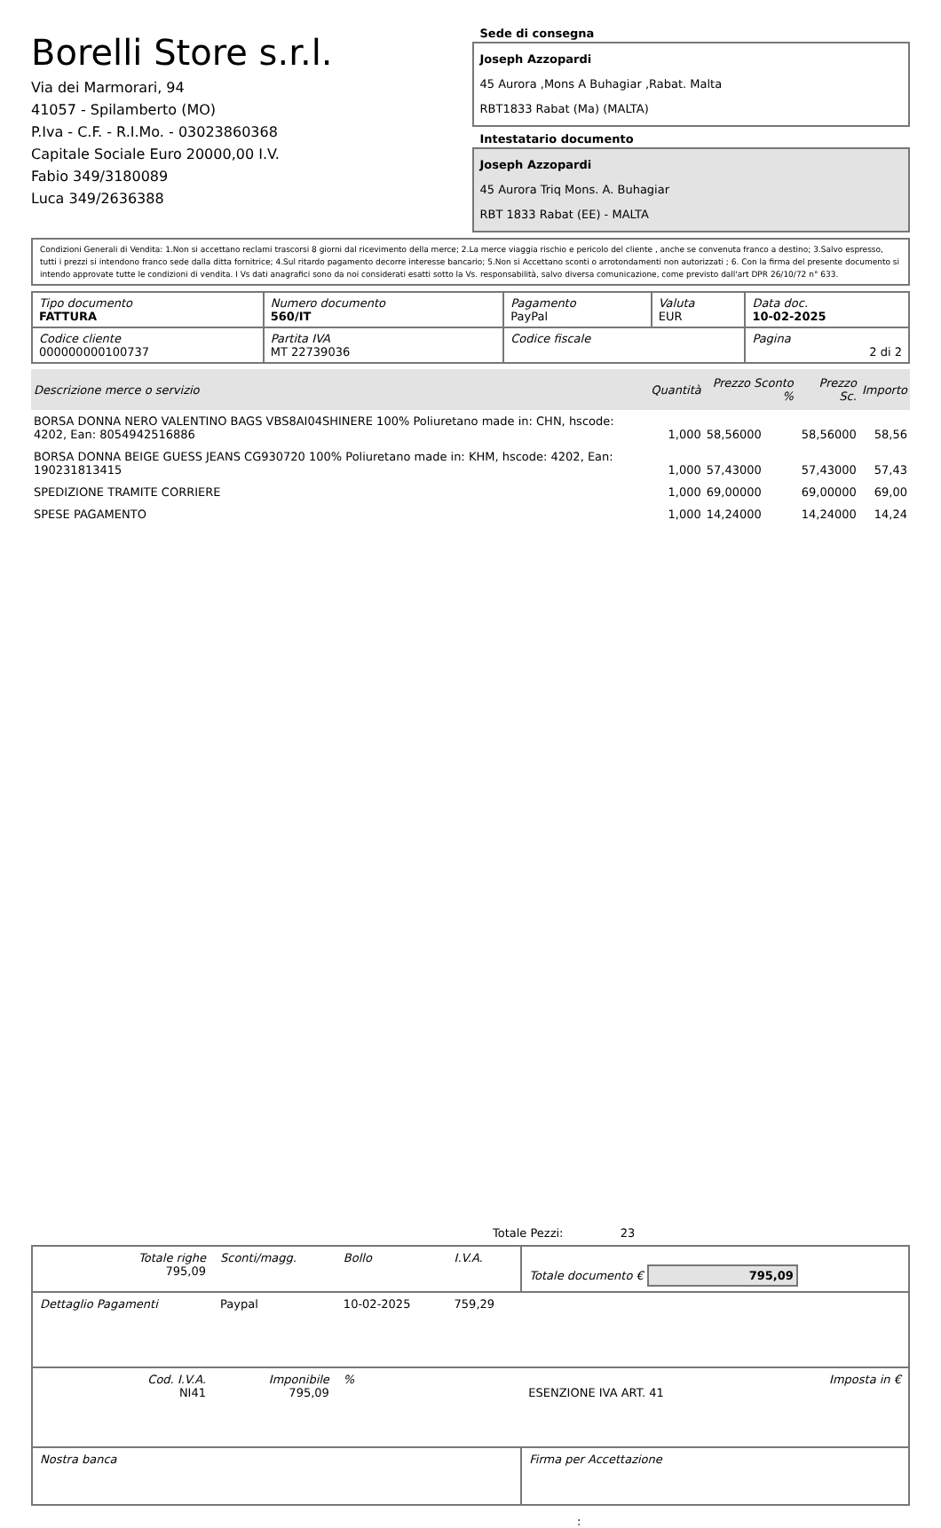Borelli Store s.r.l.
Via dei Marmorari, 94
41057 - Spilamberto (MO)
P.Iva - C.F. - R.I.Mo. - 03023860368
Capitale Sociale Euro 20000,00 I.V.
Fabio 349/3180089
Luca 349/2636388
Sede di consegna
Joseph Azzopardi
45 Aurora ,Mons A Buhagiar ,Rabat. Malta
RBT1833 Rabat (Ma) (MALTA)
Intestatario documento
Joseph Azzopardi
45 Aurora Triq Mons. A. Buhagiar
RBT 1833 Rabat (EE) - MALTA
Condizioni Generali di Vendita: 1.Non si accettano reclami trascorsi 8 giorni dal ricevimento della merce; 2.La merce viaggia rischio e pericolo del cliente , anche se convenuta franco a destino; 3.Salvo espresso, tutti i prezzi si intendono franco sede dalla ditta fornitrice; 4.Sul ritardo pagamento decorre interesse bancario; 5.Non si Accettano sconti o arrotondamenti non autorizzati ; 6. Con la firma del presente documento si intendo approvate tutte le condizioni di vendita. I Vs dati anagrafici sono da noi considerati esatti sotto la Vs. responsabilità, salvo diversa comunicazione, come previsto dall'art DPR 26/10/72 n° 633.
| Tipo documento FATTURA | Numero documento 560/IT | Pagamento PayPal | Valuta EUR | Data doc. 10-02-2025 |
| Codice cliente 000000000100737 | Partita IVA MT 22739036 | Codice fiscale | | Pagina 2 di 2 |
| Descrizione merce o servizio | Quantità | Prezzo Sconto % | Prezzo Sc. | Importo |
| --- | --- | --- | --- | --- |
| BORSA DONNA NERO VALENTINO BAGS VBS8AI04SHINERE 100% Poliuretano made in: CHN, hscode: 4202, Ean: 8054942516886 | 1,000 | 58,56000 | 58,56000 | 58,56 |
| BORSA DONNA BEIGE GUESS JEANS CG930720 100% Poliuretano made in: KHM, hscode: 4202, Ean: 190231813415 | 1,000 | 57,43000 | 57,43000 | 57,43 |
| SPEDIZIONE TRAMITE CORRIERE | 1,000 | 69,00000 | 69,00000 | 69,00 |
| SPESE PAGAMENTO | 1,000 | 14,24000 | 14,24000 | 14,24 |
Totale Pezzi: 23
| Totale righe 795,09 | Sconti/magg. | Bollo | I.V.A. | Totale documento € 795,09 | |
| Dettaglio Pagamenti | Paypal | 10-02-2025 | 759,29 | | |
| Cod. I.V.A. NI41 | Imponibile 795,09 | % | | ESENZIONE IVA ART. 41 | Imposta in € |
| Nostra banca | | | | Firma per Accettazione | |
: